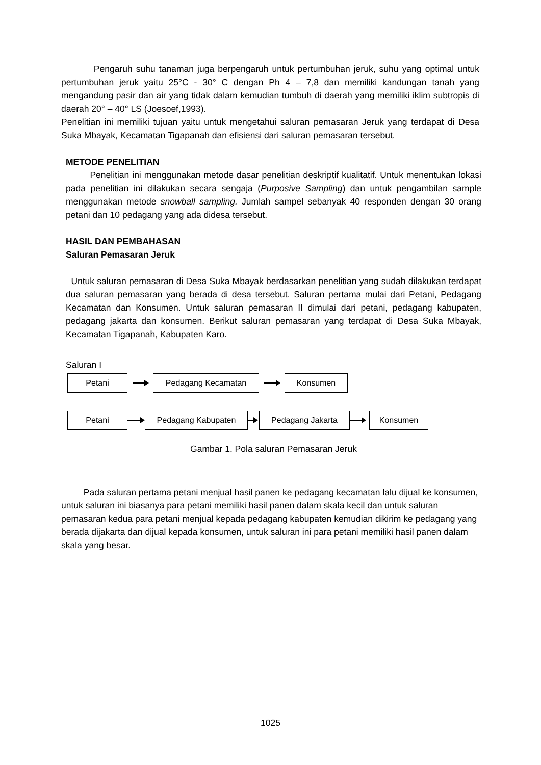Pengaruh suhu tanaman juga berpengaruh untuk pertumbuhan jeruk, suhu yang optimal untuk pertumbuhan jeruk yaitu 25°C - 30° C dengan Ph 4 – 7,8 dan memiliki kandungan tanah yang mengandung pasir dan air yang tidak dalam kemudian tumbuh di daerah yang memiliki iklim subtropis di daerah 20° – 40° LS (Joesoef,1993).
Penelitian ini memiliki tujuan yaitu untuk mengetahui saluran pemasaran Jeruk yang terdapat di Desa Suka Mbayak, Kecamatan Tigapanah dan efisiensi dari saluran pemasaran tersebut.
METODE PENELITIAN
Penelitian ini menggunakan metode dasar penelitian deskriptif kualitatif. Untuk menentukan lokasi pada penelitian ini dilakukan secara sengaja (Purposive Sampling) dan untuk pengambilan sample menggunakan metode snowball sampling. Jumlah sampel sebanyak 40 responden dengan 30 orang petani dan 10 pedagang yang ada didesa tersebut.
HASIL DAN PEMBAHASAN
Saluran Pemasaran Jeruk
Untuk saluran pemasaran di Desa Suka Mbayak berdasarkan penelitian yang sudah dilakukan terdapat dua saluran pemasaran yang berada di desa tersebut. Saluran pertama mulai dari Petani, Pedagang Kecamatan dan Konsumen. Untuk saluran pemasaran II dimulai dari petani, pedagang kabupaten, pedagang jakarta dan konsumen. Berikut saluran pemasaran yang terdapat di Desa Suka Mbayak, Kecamatan Tigapanah, Kabupaten Karo.
Saluran I
Petani Pedagang Kecamatan Konsumen
Petani Pedagang Kabupaten Pedagang Jakarta Konsumen
Gambar 1. Pola saluran Pemasaran Jeruk
Pada saluran pertama petani menjual hasil panen ke pedagang kecamatan lalu dijual ke konsumen, untuk saluran ini biasanya para petani memiliki hasil panen dalam skala kecil dan untuk saluran pemasaran kedua para petani menjual kepada pedagang kabupaten kemudian dikirim ke pedagang yang berada dijakarta dan dijual kepada konsumen, untuk saluran ini para petani memiliki hasil panen dalam skala yang besar.
1025